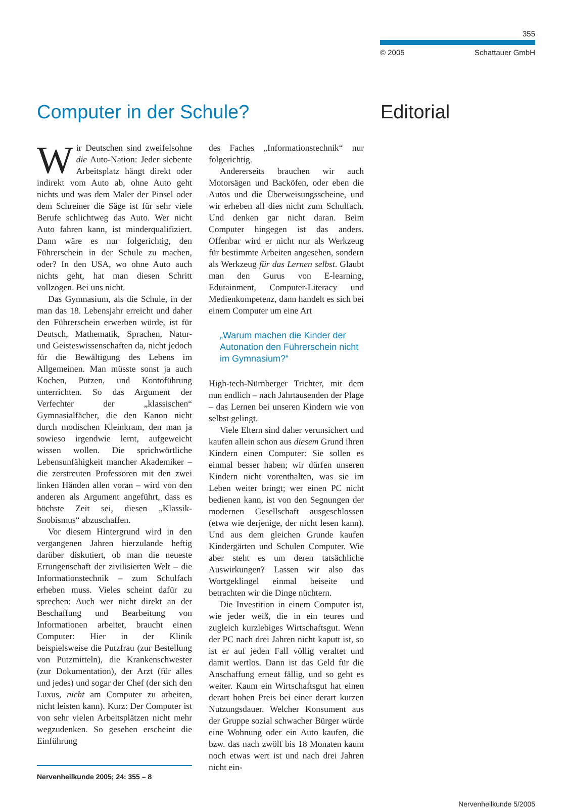355
© 2005 Schattauer GmbH
Computer in der Schule? Editorial
Wir Deutschen sind zweifelsohne die Auto-Nation: Jeder siebente Arbeitsplatz hängt direkt oder indirekt vom Auto ab, ohne Auto geht nichts und was dem Maler der Pinsel oder dem Schreiner die Säge ist für sehr viele Berufe schlichtweg das Auto. Wer nicht Auto fahren kann, ist minderqualifiziert. Dann wäre es nur folgerichtig, den Führerschein in der Schule zu machen, oder? In den USA, wo ohne Auto auch nichts geht, hat man diesen Schritt vollzogen. Bei uns nicht.
Das Gymnasium, als die Schule, in der man das 18. Lebensjahr erreicht und daher den Führerschein erwerben würde, ist für Deutsch, Mathematik, Sprachen, Natur- und Geisteswissenschaften da, nicht jedoch für die Bewältigung des Lebens im Allgemeinen. Man müsste sonst ja auch Kochen, Putzen, und Kontoführung unterrichten. So das Argument der Verfechter der „klassischen“ Gymnasialfächer, die den Kanon nicht durch modischen Kleinkram, den man ja sowieso irgendwie lernt, aufgeweicht wissen wollen. Die sprichwörtliche Lebensunfähigkeit mancher Akademiker – die zerstreuten Professoren mit den zwei linken Händen allen voran – wird von den anderen als Argument angeführt, dass es höchste Zeit sei, diesen „Klassik-Snobismus“ abzuschaffen.
Vor diesem Hintergrund wird in den vergangenen Jahren hierzulande heftig darüber diskutiert, ob man die neueste Errungenschaft der zivilisierten Welt – die Informationstechnik – zum Schulfach erheben muss. Vieles scheint dafür zu sprechen: Auch wer nicht direkt an der Beschaffung und Bearbeitung von Informationen arbeitet, braucht einen Computer: Hier in der Klinik beispielsweise die Putzfrau (zur Bestellung von Putzmitteln), die Krankenschwester (zur Dokumentation), der Arzt (für alles und jedes) und sogar der Chef (der sich den Luxus, nicht am Computer zu arbeiten, nicht leisten kann). Kurz: Der Computer ist von sehr vielen Arbeitsplätzen nicht mehr wegzudenken. So gesehen erscheint die Einführung
Nervenheilkunde 2005; 24: 355 – 8
des Faches „Informationstechnik“ nur folgerichtig.
Andererseits brauchen wir auch Motorsägen und Backöfen, oder eben die Autos und die Überweisungsscheine, und wir erheben all dies nicht zum Schulfach. Und denken gar nicht daran. Beim Computer hingegen ist das anders. Offenbar wird er nicht nur als Werkzeug für bestimmte Arbeiten angesehen, sondern als Werkzeug für das Lernen selbst. Glaubt man den Gurus von E-learning, Edutainment, Computer-Literacy und Medienkompetenz, dann handelt es sich bei einem Computer um eine Art
„Warum machen die Kinder der Autonation den Führerschein nicht im Gymnasium?“
High-tech-Nürnberger Trichter, mit dem nun endlich – nach Jahrtausenden der Plage – das Lernen bei unseren Kindern wie von selbst gelingt.
Viele Eltern sind daher verunsichert und kaufen allein schon aus diesem Grund ihren Kindern einen Computer: Sie sollen es einmal besser haben; wir dürfen unseren Kindern nicht vorenthalten, was sie im Leben weiter bringt; wer einen PC nicht bedienen kann, ist von den Segnungen der modernen Gesellschaft ausgeschlossen (etwa wie derjenige, der nicht lesen kann). Und aus dem gleichen Grunde kaufen Kindergärten und Schulen Computer. Wie aber steht es um deren tatsächliche Auswirkungen? Lassen wir also das Wortgeklingel einmal beiseite und betrachten wir die Dinge nüchtern.
Die Investition in einem Computer ist, wie jeder weiß, die in ein teures und zugleich kurzlebiges Wirtschaftsgut. Wenn der PC nach drei Jahren nicht kaputt ist, so ist er auf jeden Fall völlig veraltet und damit wertlos. Dann ist das Geld für die Anschaffung erneut fällig, und so geht es weiter. Kaum ein Wirtschaftsgut hat einen derart hohen Preis bei einer derart kurzen Nutzungsdauer. Welcher Konsument aus der Gruppe sozial schwacher Bürger würde eine Wohnung oder ein Auto kaufen, die bzw. das nach zwölf bis 18 Monaten kaum noch etwas wert ist und nach drei Jahren nicht ein-
Nervenheilkunde 5/2005